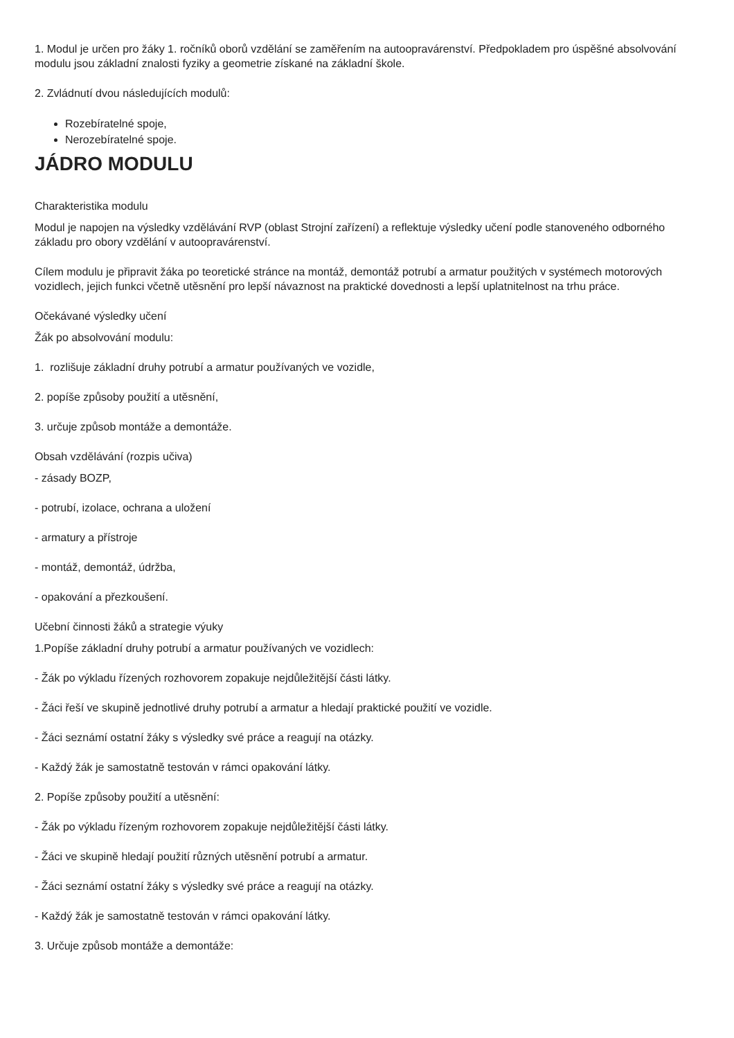1. Modul je určen pro žáky 1. ročníků oborů vzdělání se zaměřením na autoopravárenství. Předpokladem pro úspěšné absolvování modulu jsou základní znalosti fyziky a geometrie získané na základní škole.
2. Zvládnutí dvou následujících modulů:
Rozebíratelné spoje,
Nerozebíratelné spoje.
JÁDRO MODULU
Charakteristika modulu
Modul je napojen na výsledky vzdělávání RVP (oblast Strojní zařízení) a reflektuje výsledky učení podle stanoveného odborného základu pro obory vzdělání v autoopravárenství.
Cílem modulu je připravit žáka po teoretické stránce na montáž, demontáž potrubí a armatur použitých v systémech motorových vozidlech, jejich funkci včetně utěsnění pro lepší návaznost na praktické dovednosti a lepší uplatnitelnost na trhu práce.
Očekávané výsledky učení
Žák po absolvování modulu:
1. rozlišuje základní druhy potrubí a armatur používaných ve vozidle,
2. popíše způsoby použití a utěsnění,
3. určuje způsob montáže a demontáže.
Obsah vzdělávání (rozpis učiva)
- zásady BOZP,
- potrubí, izolace, ochrana a uložení
- armatury a přístroje
- montáž, demontáž, údržba,
- opakování a přezkoušení.
Učební činnosti žáků a strategie výuky
1.Popíše základní druhy potrubí a armatur používaných ve vozidlech:
- Žák po výkladu řízených rozhovorem zopakuje nejdůležitější části látky.
- Žáci řeší ve skupině jednotlivé druhy potrubí a armatur a hledají praktické použití ve vozidle.
- Žáci seznámí ostatní žáky s výsledky své práce a reagují na otázky.
- Každý žák je samostatně testován v rámci opakování látky.
2. Popíše způsoby použití a utěsnění:
- Žák po výkladu řízeným rozhovorem zopakuje nejdůležitější části látky.
- Žáci ve skupině hledají použití různých utěsnění potrubí a armatur.
- Žáci seznámí ostatní žáky s výsledky své práce a reagují na otázky.
- Každý žák je samostatně testován v rámci opakování látky.
3. Určuje způsob montáže a demontáže: